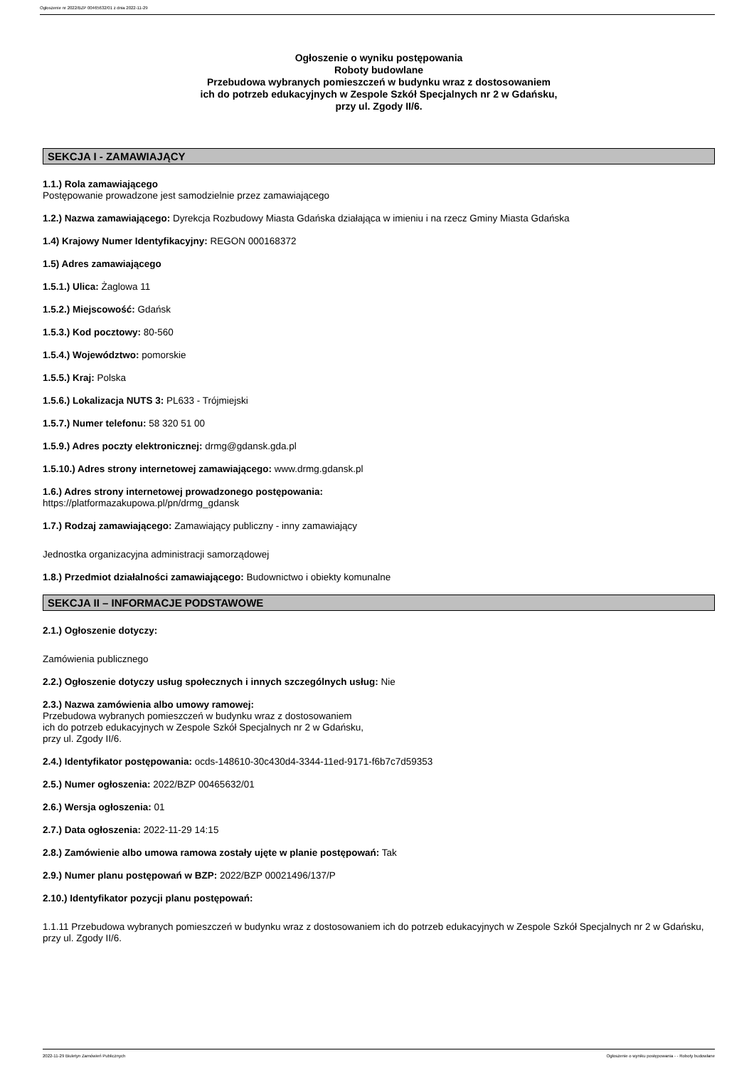Ogłoszenie nr 2022/BZP 00465632/01 z dnia 2022-11-29
Ogłoszenie o wyniku postępowania
Roboty budowlane
Przebudowa wybranych pomieszczeń w budynku wraz z dostosowaniem
ich do potrzeb edukacyjnych w Zespole Szkół Specjalnych nr 2 w Gdańsku,
przy ul. Zgody II/6.
SEKCJA I - ZAMAWIAJĄCY
1.1.) Rola zamawiającego
Postępowanie prowadzone jest samodzielnie przez zamawiającego
1.2.) Nazwa zamawiającego: Dyrekcja Rozbudowy Miasta Gdańska działająca w imieniu i na rzecz Gminy Miasta Gdańska
1.4) Krajowy Numer Identyfikacyjny: REGON 000168372
1.5) Adres zamawiającego
1.5.1.) Ulica: Żaglowa 11
1.5.2.) Miejscowość: Gdańsk
1.5.3.) Kod pocztowy: 80-560
1.5.4.) Województwo: pomorskie
1.5.5.) Kraj: Polska
1.5.6.) Lokalizacja NUTS 3: PL633 - Trójmiejski
1.5.7.) Numer telefonu: 58 320 51 00
1.5.9.) Adres poczty elektronicznej: drmg@gdansk.gda.pl
1.5.10.) Adres strony internetowej zamawiającego: www.drmg.gdansk.pl
1.6.) Adres strony internetowej prowadzonego postępowania:
https://platformazakupowa.pl/pn/drmg_gdansk
1.7.) Rodzaj zamawiającego: Zamawiający publiczny - inny zamawiający
Jednostka organizacyjna administracji samorządowej
1.8.) Przedmiot działalności zamawiającego: Budownictwo i obiekty komunalne
SEKCJA II – INFORMACJE PODSTAWOWE
2.1.) Ogłoszenie dotyczy:
Zamówienia publicznego
2.2.) Ogłoszenie dotyczy usług społecznych i innych szczególnych usług: Nie
2.3.) Nazwa zamówienia albo umowy ramowej:
Przebudowa wybranych pomieszczeń w budynku wraz z dostosowaniem
ich do potrzeb edukacyjnych w Zespole Szkół Specjalnych nr 2 w Gdańsku,
przy ul. Zgody II/6.
2.4.) Identyfikator postępowania: ocds-148610-30c430d4-3344-11ed-9171-f6b7c7d59353
2.5.) Numer ogłoszenia: 2022/BZP 00465632/01
2.6.) Wersja ogłoszenia: 01
2.7.) Data ogłoszenia: 2022-11-29 14:15
2.8.) Zamówienie albo umowa ramowa zostały ujęte w planie postępowań: Tak
2.9.) Numer planu postępowań w BZP: 2022/BZP 00021496/137/P
2.10.) Identyfikator pozycji planu postępowań:
1.1.11 Przebudowa wybranych pomieszczeń w budynku wraz z dostosowaniem ich do potrzeb edukacyjnych w Zespole Szkół Specjalnych nr 2 w Gdańsku, przy ul. Zgody II/6.
2022-11-29 Biuletyn Zamówień Publicznych Ogłoszenie o wyniku postępowania - - Roboty budowlane